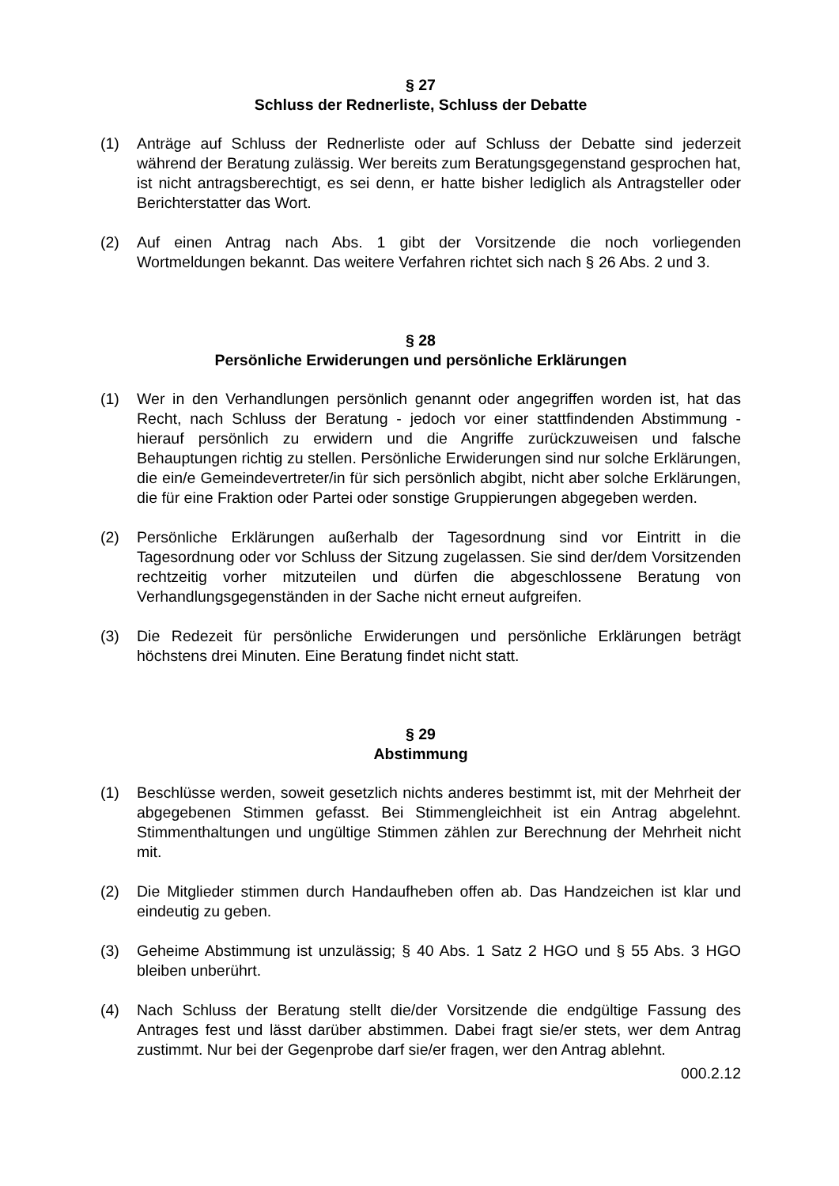§ 27
Schluss der Rednerliste, Schluss der Debatte
(1) Anträge auf Schluss der Rednerliste oder auf Schluss der Debatte sind jederzeit während der Beratung zulässig. Wer bereits zum Beratungsgegenstand gesprochen hat, ist nicht antragsberechtigt, es sei denn, er hatte bisher lediglich als Antragsteller oder Berichterstatter das Wort.
(2) Auf einen Antrag nach Abs. 1 gibt der Vorsitzende die noch vorliegenden Wortmeldungen bekannt. Das weitere Verfahren richtet sich nach § 26 Abs. 2 und 3.
§ 28
Persönliche Erwiderungen und persönliche Erklärungen
(1) Wer in den Verhandlungen persönlich genannt oder angegriffen worden ist, hat das Recht, nach Schluss der Beratung - jedoch vor einer stattfindenden Abstimmung - hierauf persönlich zu erwidern und die Angriffe zurückzuweisen und falsche Behauptungen richtig zu stellen. Persönliche Erwiderungen sind nur solche Erklärungen, die ein/e Gemeindevertreter/in für sich persönlich abgibt, nicht aber solche Erklärungen, die für eine Fraktion oder Partei oder sonstige Gruppierungen abgegeben werden.
(2) Persönliche Erklärungen außerhalb der Tagesordnung sind vor Eintritt in die Tagesordnung oder vor Schluss der Sitzung zugelassen. Sie sind der/dem Vorsitzenden rechtzeitig vorher mitzuteilen und dürfen die abgeschlossene Beratung von Verhandlungsgegenständen in der Sache nicht erneut aufgreifen.
(3) Die Redezeit für persönliche Erwiderungen und persönliche Erklärungen beträgt höchstens drei Minuten. Eine Beratung findet nicht statt.
§ 29
Abstimmung
(1) Beschlüsse werden, soweit gesetzlich nichts anderes bestimmt ist, mit der Mehrheit der abgegebenen Stimmen gefasst. Bei Stimmengleichheit ist ein Antrag abgelehnt. Stimmenthaltungen und ungültige Stimmen zählen zur Berechnung der Mehrheit nicht mit.
(2) Die Mitglieder stimmen durch Handaufheben offen ab. Das Handzeichen ist klar und eindeutig zu geben.
(3) Geheime Abstimmung ist unzulässig; § 40 Abs. 1 Satz 2 HGO und § 55 Abs. 3 HGO bleiben unberührt.
(4) Nach Schluss der Beratung stellt die/der Vorsitzende die endgültige Fassung des Antrages fest und lässt darüber abstimmen. Dabei fragt sie/er stets, wer dem Antrag zustimmt. Nur bei der Gegenprobe darf sie/er fragen, wer den Antrag ablehnt.
000.2.12